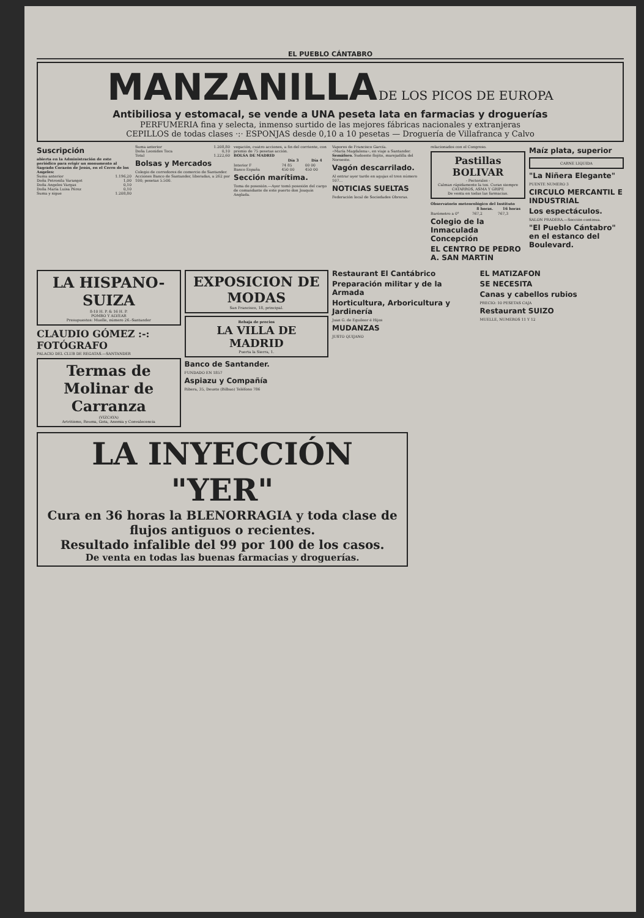EL PUEBLO CÁNTABRO
MANZANILLA DE LOS PICOS DE EUROPA
Antibiliosa y estomacal, se vende a UNA peseta lata en farmacias y droguerías
PERFUMERIA fina y selecta, inmenso surtido de las mejores fábricas nacionales y extranjeras
CEPILLOS de todas clases ·:· ESPONJAS desde 0,10 a 10 pesetas — Droguería de Villafranca y Calvo
Suscripción
abierta en la Administración de este periódico para erigir un monumento al Sagrado Corazón de Jesús, en el Cerro de los Angeles:
| Suma anterior | 1.196,20 |
| Doña Petronila Varangot | 1,00 |
| Doña Angeles Vargas | 0,10 |
| Doña María Luisa Pérez | 0,10 |
| Suma y sigue | 1.208,80 |
| Suma anterior | 1.208,80 |
| Doña Leonides Toca | 0,10 |
| Total | 1.222,60 |
Bolsas y Mercados
Colegio de corredores de comercio de Santander. Acciones Banco de Santander, liberadas, a 262 por 100; pesetas 5.500.
vegación, cuatro acciones, a fin del corriente, con premio de 75 pesetas acción.
BOLSA DE MADRID
| | Día 3 | Día 4 |
| --- | --- | --- |
| Interior F | 74 85 | 00 00 |
| Banco España | 450 00 | 450 00 |
Sección marítima.
Toma de posesión.—Ayer tomó posesión del cargo de comandante de este puerto don Joaquín Anglada.
Vapores de Francisco García.
«María Magdalena», en viaje a Santander.
Semáforo. Sudoeste flojito, marejadilla del Noroeste.
Vagón descarrilado.
Al entrar ayer tarde en agujas el tren número 107...
NOTICIAS SUELTAS
Federación local de Sociedades Obreras.
relacionados con el Congreso.
Pastillas BOLIVAR
- Pectorales -
Calman rápidamente la tos. Curan siempre CATARROS, ASMA Y GRIPE
De venta en todas las farmacias.
Observatorio meteorológico del Instituto
| | 8 horas. | 16 horas |
| --- | --- | --- |
| Barómetro a 0° | 767,2 | 767,3 |
Colegio de la Inmaculada Concepción
EL CENTRO DE PEDRO A. SAN MARTIN
Maíz plata, superior
CARNE LIQUIDA
"La Niñera Elegante"
PUENTE NUMERO 3
CIRCULO MERCANTIL E INDUSTRIAL
Los espectáculos.
SALON PRADERA.—Sección continua.
"El Pueblo Cántabro" en el estanco del Boulevard.
LA HISPANO-SUIZA
8-10 H. P. & 16 H. P.
POMBO Y ALVEAR
Presupuestos: Muelle, número 26.-Santander
CLAUDIO GÓMEZ :-: FOTÓGRAFO
PALACIO DEL CLUB DE REGATAS.—SANTANDER
Termas de Molinar de Carranza
(VIZCAYA)
Artritismo, Reuma, Gota, Anemia y Convalecencia
EXPOSICION DE MODAS
San Francisco, 18, principal.
Rebaja de precios
LA VILLA DE MADRID
Puerta la Sierra, 1.
Banco de Santander.
FUNDADO EN 1857
Aspiazu y Compañía
Ribera, 35, Deusto (Bilbao) Teléfono 786
Restaurant El Cantábrico
Preparación militar y de la Armada
Horticultura, Arboricultura y Jardinería
Juan G. de Eguileor é Hijos
MUDANZAS
JUSTO QUIJANO
EL MATIZAFON
SE NECESITA
Canas y cabellos rubios
PRECIO: 10 PESETAS CAJA
Restaurant SUIZO
MUELLE, NUMEROS 11 Y 12
LA INYECCIÓN "YER"
Cura en 36 horas la BLENORRAGIA y toda clase de flujos antiguos o recientes.
Resultado infalible del 99 por 100 de los casos.
De venta en todas las buenas farmacias y droguerías.